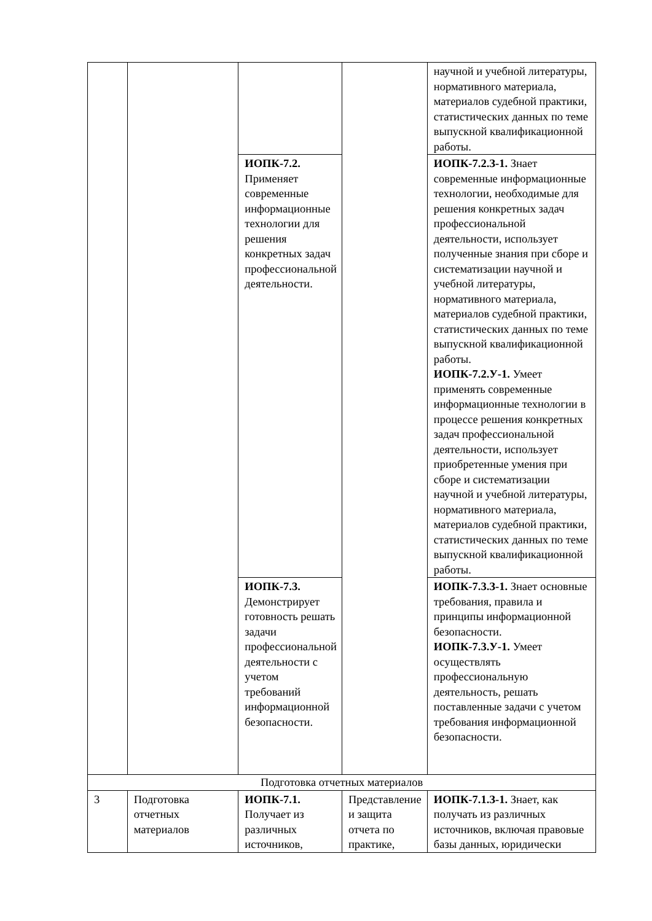| | | | | научной и учебной литературы, нормативного материала, материалов судебной практики, статистических данных по теме выпускной квалификационной работы. |
| | | ИОПК-7.2. Применяет современные информационные технологии для решения конкретных задач профессиональной деятельности. | | ИОПК-7.2.З-1. Знает современные информационные технологии, необходимые для решения конкретных задач профессиональной деятельности, использует полученные знания при сборе и систематизации научной и учебной литературы, нормативного материала, материалов судебной практики, статистических данных по теме выпускной квалификационной работы. ИОПК-7.2.У-1. Умеет применять современные информационные технологии в процессе решения конкретных задач профессиональной деятельности, использует приобретенные умения при сборе и систематизации научной и учебной литературы, нормативного материала, материалов судебной практики, статистических данных по теме выпускной квалификационной работы. |
| | | ИОПК-7.3. Демонстрирует готовность решать задачи профессиональной деятельности с учетом требований информационной безопасности. | | ИОПК-7.3.З-1. Знает основные требования, правила и принципы информационной безопасности. ИОПК-7.3.У-1. Умеет осуществлять профессиональную деятельность, решать поставленные задачи с учетом требования информационной безопасности. |
| Подготовка отчетных материалов | | | | |
| 3 | Подготовка отчетных материалов | ИОПК-7.1. Получает из различных источников, | Представление и защита отчета по практике, | ИОПК-7.1.З-1. Знает, как получать из различных источников, включая правовые базы данных, юридически |